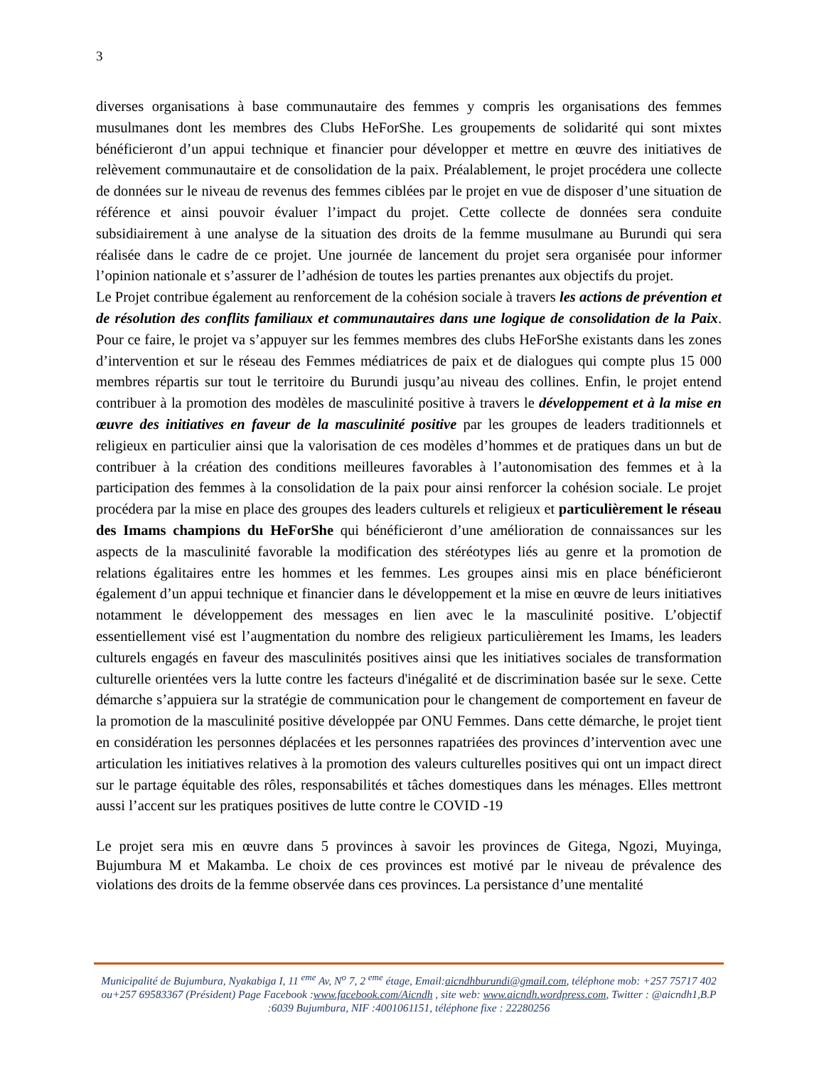3
diverses organisations à base communautaire des femmes y compris les organisations des femmes musulmanes dont les membres des Clubs HeForShe. Les groupements de solidarité qui sont mixtes bénéficieront d’un appui technique et financier pour développer et mettre en œuvre des initiatives de relèvement communautaire et de consolidation de la paix. Préalablement, le projet procédera une collecte de données sur le niveau de revenus des femmes ciblées par le projet en vue de disposer d’une situation de référence et ainsi pouvoir évaluer l’impact du projet. Cette collecte de données sera conduite subsidiairement à une analyse de la situation des droits de la femme musulmane au Burundi qui sera réalisée dans le cadre de ce projet. Une journée de lancement du projet sera organisée pour informer l’opinion nationale et s’assurer de l’adhésion de toutes les parties prenantes aux objectifs du projet.
Le Projet contribue également au renforcement de la cohésion sociale à travers les actions de prévention et de résolution des conflits familiaux et communautaires dans une logique de consolidation de la Paix. Pour ce faire, le projet va s’appuyer sur les femmes membres des clubs HeForShe existants dans les zones d’intervention et sur le réseau des Femmes médiatrices de paix et de dialogues qui compte plus 15 000 membres répartis sur tout le territoire du Burundi jusqu’au niveau des collines. Enfin, le projet entend contribuer à la promotion des modèles de masculinité positive à travers le développement et à la mise en œuvre des initiatives en faveur de la masculinité positive par les groupes de leaders traditionnels et religieux en particulier ainsi que la valorisation de ces modèles d’hommes et de pratiques dans un but de contribuer à la création des conditions meilleures favorables à l’autonomisation des femmes et à la participation des femmes à la consolidation de la paix pour ainsi renforcer la cohésion sociale. Le projet procédera par la mise en place des groupes des leaders culturels et religieux et particulièrement le réseau des Imams champions du HeForShe qui bénéficieront d’une amélioration de connaissances sur les aspects de la masculinité favorable la modification des stéréotypes liés au genre et la promotion de relations égalitaires entre les hommes et les femmes. Les groupes ainsi mis en place bénéficieront également d’un appui technique et financier dans le développement et la mise en œuvre de leurs initiatives notamment le développement des messages en lien avec le la masculinité positive. L’objectif essentiellement visé est l’augmentation du nombre des religieux particulièrement les Imams, les leaders culturels engagés en faveur des masculinités positives ainsi que les initiatives sociales de transformation culturelle orientées vers la lutte contre les facteurs d'inégalité et de discrimination basée sur le sexe. Cette démarche s’appuiera sur la stratégie de communication pour le changement de comportement en faveur de la promotion de la masculinité positive développée par ONU Femmes. Dans cette démarche, le projet tient en considération les personnes déplacées et les personnes rapatriées des provinces d’intervention avec une articulation les initiatives relatives à la promotion des valeurs culturelles positives qui ont un impact direct sur le partage équitable des rôles, responsabilités et tâches domestiques dans les ménages. Elles mettront aussi l’accent sur les pratiques positives de lutte contre le COVID -19
Le projet sera mis en œuvre dans 5 provinces à savoir les provinces de Gitega, Ngozi, Muyinga, Bujumbura M et Makamba. Le choix de ces provinces est motivé par le niveau de prévalence des violations des droits de la femme observée dans ces provinces. La persistance d’une mentalité
Municipalité de Bujumbura, Nyakabiga I, 11 <sup>eme</sup> Av, N<sup>o</sup> 7, 2 <sup>eme</sup> étage, Email:aicndhburundi@gmail.com, téléphone mob: +257 75717 402 ou+257 69583367 (Président) Page Facebook :www.facebook.com/Aicndh , site web: www.aicndh.wordpress.com, Twitter : @aicndh1,B.P :6039 Bujumbura, NIF :4001061151, téléphone fixe : 22280256